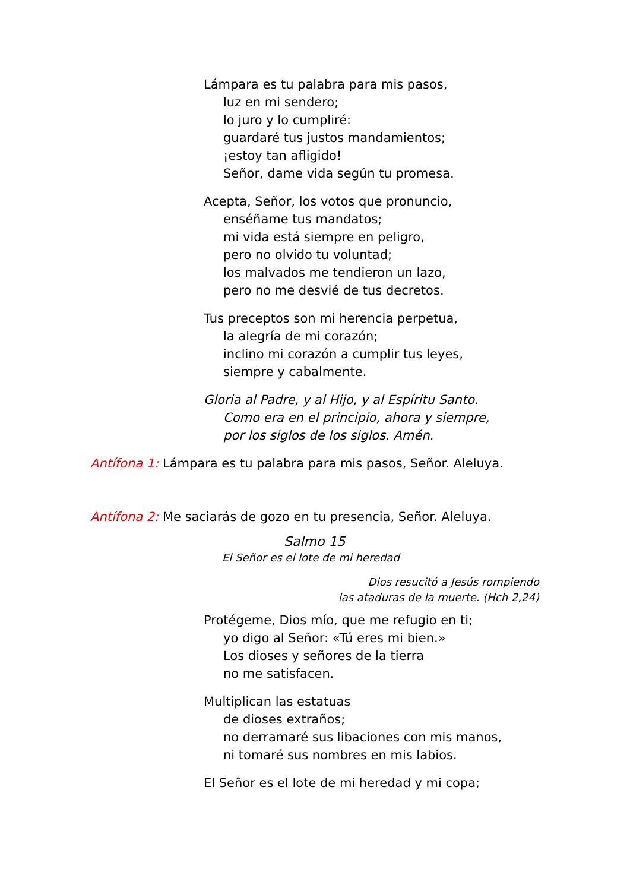Lámpara es tu palabra para mis pasos,
luz en mi sendero;
lo juro y lo cumpliré:
guardaré tus justos mandamientos;
¡estoy tan afligido!
Señor, dame vida según tu promesa.
Acepta, Señor, los votos que pronuncio,
enséñame tus mandatos;
mi vida está siempre en peligro,
pero no olvido tu voluntad;
los malvados me tendieron un lazo,
pero no me desvié de tus decretos.
Tus preceptos son mi herencia perpetua,
la alegría de mi corazón;
inclino mi corazón a cumplir tus leyes,
siempre y cabalmente.
Gloria al Padre, y al Hijo, y al Espíritu Santo.
Como era en el principio, ahora y siempre,
por los siglos de los siglos. Amén.
Antífona 1: Lámpara es tu palabra para mis pasos, Señor. Aleluya.
Antífona 2: Me saciarás de gozo en tu presencia, Señor. Aleluya.
Salmo 15
El Señor es el lote de mi heredad
Dios resucitó a Jesús rompiendo
las ataduras de la muerte. (Hch 2,24)
Protégeme, Dios mío, que me refugio en ti;
yo digo al Señor: «Tú eres mi bien.»
Los dioses y señores de la tierra
no me satisfacen.
Multiplican las estatuas
de dioses extraños;
no derramaré sus libaciones con mis manos,
ni tomaré sus nombres en mis labios.
El Señor es el lote de mi heredad y mi copa;